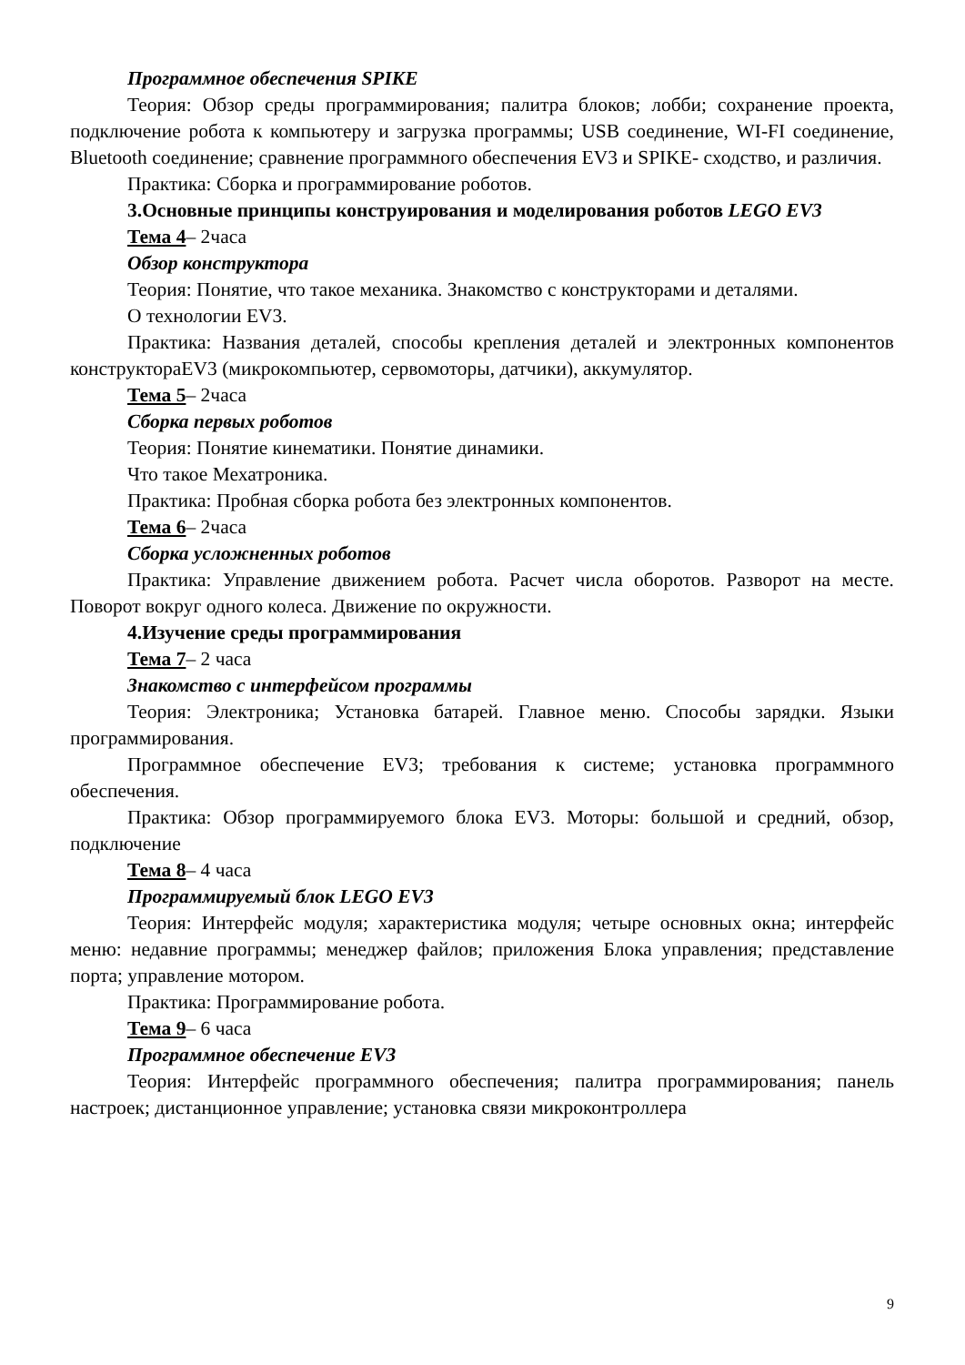Программное обеспечения SPIKE
Теория: Обзор среды программирования; палитра блоков; лобби; сохранение проекта, подключение робота к компьютеру и загрузка программы; USB соединение, WI-FI соединение, Bluetooth соединение; сравнение программного обеспечения EV3 и SPIKE- сходство, и различия.
Практика: Сборка и программирование роботов.
3.Основные принципы конструирования и моделирования роботов LEGO EV3
Тема 4– 2часа
Обзор конструктора
Теория: Понятие, что такое механика. Знакомство с конструкторами и деталями.
О технологии EV3.
Практика: Названия деталей, способы крепления деталей и электронных компонентов конструктораEV3 (микрокомпьютер, сервомоторы, датчики), аккумулятор.
Тема 5– 2часа
Сборка первых роботов
Теория: Понятие кинематики. Понятие динамики.
Что такое Мехатроника.
Практика: Пробная сборка робота без электронных компонентов.
Тема 6– 2часа
Сборка усложненных роботов
Практика: Управление движением робота. Расчет числа оборотов. Разворот на месте. Поворот вокруг одного колеса. Движение по окружности.
4.Изучение среды программирования
Тема 7– 2 часа
Знакомство с интерфейсом программы
Теория: Электроника; Установка батарей. Главное меню. Способы зарядки. Языки программирования.
Программное обеспечение EV3; требования к системе; установка программного обеспечения.
Практика: Обзор программируемого блока EV3. Моторы: большой и средний, обзор, подключение
Тема 8– 4 часа
Программируемый блок LEGO EV3
Теория: Интерфейс модуля; характеристика модуля; четыре основных окна; интерфейс меню: недавние программы; менеджер файлов; приложения Блока управления; представление порта; управление мотором.
Практика: Программирование робота.
Тема 9– 6 часа
Программное обеспечение EV3
Теория: Интерфейс программного обеспечения; палитра программирования; панель настроек; дистанционное управление; установка связи микроконтроллера
9